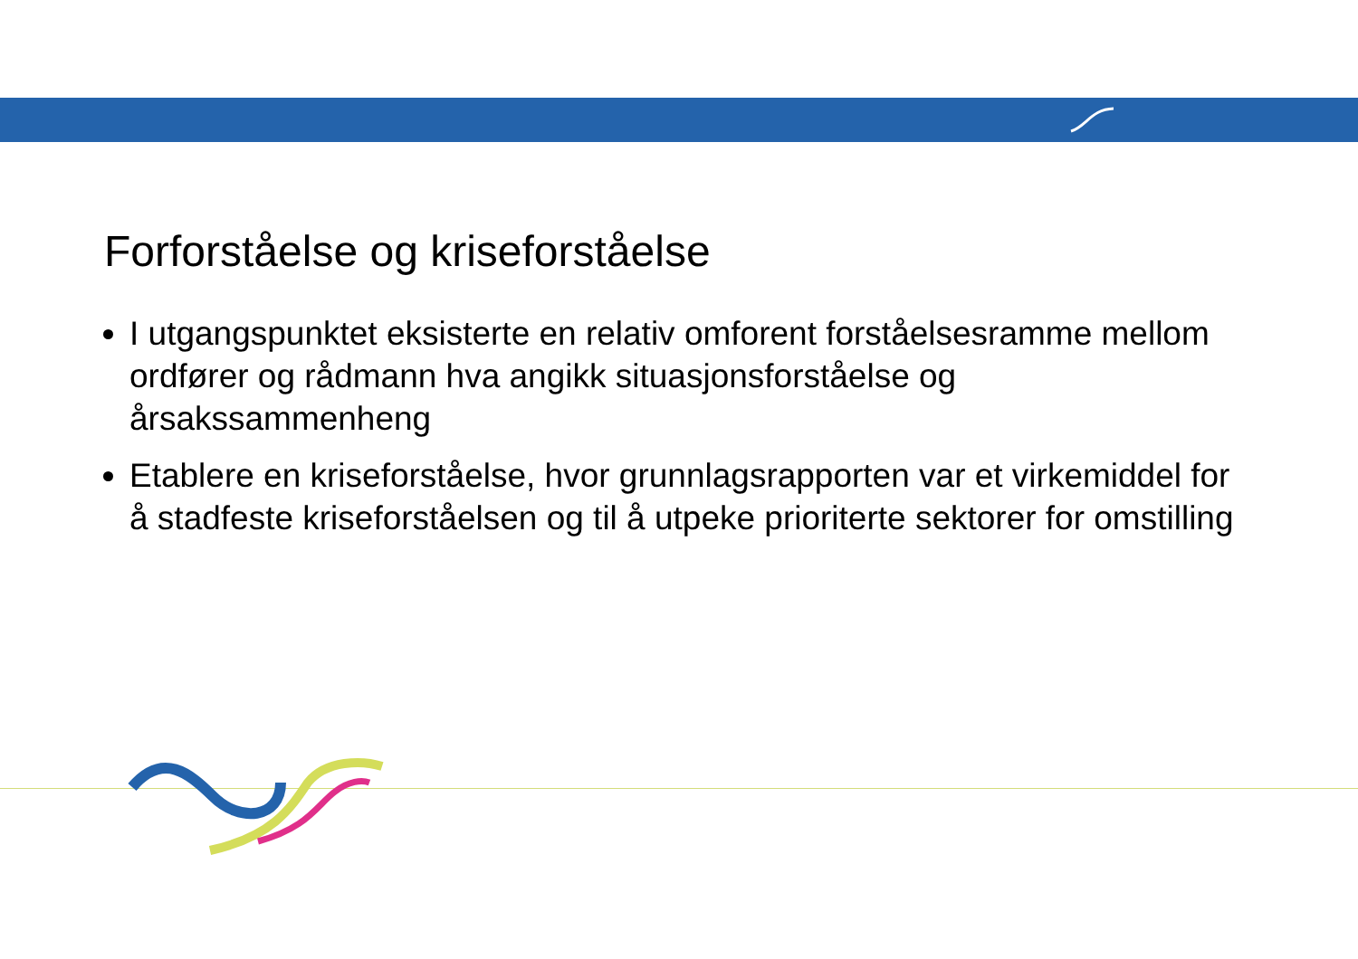Forforståelse og kriseforståelse
I utgangspunktet eksisterte en relativ omforent forståelsesramme mellom ordfører og rådmann hva angikk situasjonsforståelse og årsakssammenheng
Etablere en kriseforståelse, hvor grunnlagsrapporten var et virkemiddel for å stadfeste kriseforståelsen og til å utpeke prioriterte sektorer for omstilling